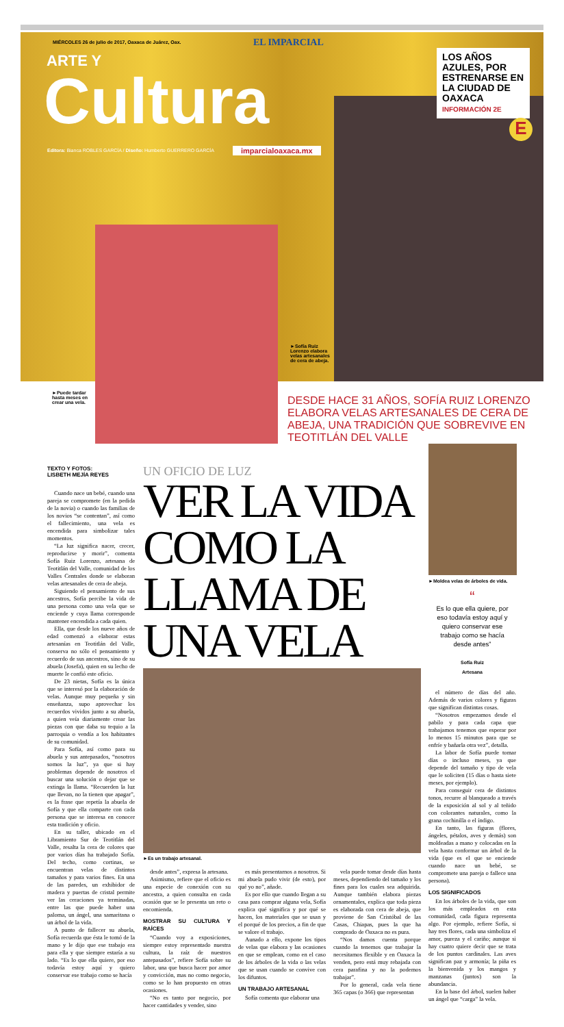MIÉRCOLES 26 de julio de 2017, Oaxaca de Juárez, Oax.
EL IMPARCIAL
ARTE Y
Cultura
LOS AÑOS AZULES, POR ESTRENARSE EN LA CIUDAD DE OAXACA
INFORMACIÓN 2E
E
Editora: Bianca ROBLES GARCÍA / Diseño: Humberto GUERRERO GARCÍA
imparcialoaxaca.mx
►Sofía Ruiz Lorenzo elabora velas artesanales de cera de abeja.
►Puede tardar hasta meses en crear una vela.
DESDE HACE 31 AÑOS, SOFÍA RUIZ LORENZO ELABORA VELAS ARTESANALES DE CERA DE ABEJA, UNA TRADICIÓN QUE SOBREVIVE EN TEOTITLÁN DEL VALLE
►Moldea velas de árboles de vida.
“
Es lo que ella quiere, por eso todavía estoy aquí y quiero conservar ese trabajo como se hacía desde antes”
Sofía Ruiz
Artesana
TEXTO Y FOTOS:
LISBETH MEJÍA REYES
UN OFICIO DE LUZ
VER LA VIDA COMO LA LLAMA DE UNA VELA
►Es un trabajo artesanal.
Cuando nace un bebé, cuando una pareja se compromete (en la pedida de la novia) o cuando las familias de los novios “se contentan”, así como el fallecimiento, una vela es encendida para simbolizar tales momentos.
“La luz significa nacer, crecer, reproducirse y morir”, comenta Sofía Ruiz Lorenzo, artesana de Teotitlán del Valle, comunidad de los Valles Centrales donde se elaboran velas artesanales de cera de abeja.
Siguiendo el pensamiento de sus ancestros, Sofía percibe la vida de una persona como una vela que se enciende y cuya llama corresponde mantener encendida a cada quien.
Ella, que desde los nueve años de edad comenzó a elaborar estas artesanías en Teotitlán del Valle, conserva no sólo el pensamiento y recuerdo de sus ancestros, sino de su abuela (Josefa), quien en su lecho de muerte le confió este oficio.
De 23 nietas, Sofía es la única que se interesó por la elaboración de velas. Aunque muy pequeña y sin enseñanza, supo aprovechar los recuerdos vividos junto a su abuela, a quien veía diariamente crear las piezas con que daba su tequio a la parroquia o vendía a los habitantes de su comunidad.
Para Sofía, así como para su abuela y sus antepasados, “nosotros somos la luz”, ya que si hay problemas depende de nosotros el buscar una solución o dejar que se extinga la llama. “Recuerden la luz que llevan, no la tienen que apagar”, es la frase que repetía la abuela de Sofía y que ella comparte con cada persona que se interesa en conocer esta tradición y oficio.
En su taller, ubicado en el Libramiento Sur de Teotitlán del Valle, resalta la cera de colores que por varios días ha trabajado Sofía. Del techo, como cortinas, se encuentran velas de distintos tamaños y para varios fines. En una de las paredes, un exhibidor de madera y puertas de cristal permite ver las ceraciones ya terminadas, entre las que puede haber una paloma, un ángel, una samaritana o un árbol de la vida.
A punto de fallecer su abuela, Sofía recuerda que ésta le tomó de la mano y le dijo que ese trabajo era para ella y que siempre estaría a su lado. “Es lo que ella quiere, por eso todavía estoy aquí y quiero conservar ese trabajo como se hacía
desde antes”, expresa la artesana.
Asimismo, refiere que el oficio es una especie de conexión con su ancestra, a quien consulta en cada ocasión que se le presenta un reto o encomienda.
MOSTRAR SU CULTURA Y RAÍCES
“Cuando voy a exposiciones, siempre estoy representado nuestra cultura, la raíz de nuestros antepasados”, refiere Sofía sobre su labor, una que busca hacer por amor y convicción, mas no como negocio, como se lo han propuesto en otras ocasiones.
“No es tanto por negocio, por hacer cantidades y vender, sino
es más presentarnos a nosotros. Si mi abuela pudo vivir (de esto), por qué yo no”, añade.
Es por ello que cuando llegan a su casa para comprar alguna vela, Sofía explica qué significa y por qué se hacen, los materiales que se usan y el porqué de los precios, a fin de que se valore el trabajo.
Aunado a ello, expone los tipos de velas que elabora y las ocasiones en que se emplean, como en el caso de los árboles de la vida o las velas que se usan cuando se convive con los difuntos.
UN TRABAJO ARTESANAL
Sofía comenta que elaborar una
vela puede tomar desde días hasta meses, dependiendo del tamaño y los fines para los cuales sea adquirida. Aunque también elabora piezas ornamentales, explica que toda pieza es elaborada con cera de abeja, que proviene de San Cristóbal de las Casas, Chiapas, pues la que ha comprado de Oaxaca no es pura.
“Nos damos cuenta porque cuando la tenemos que trabajar la necesitamos flexible y en Oaxaca la venden, pero está muy rebajada con cera parafina y no la podemos trabajar”.
Por lo general, cada vela tiene 365 capas (o 366) que representan
el número de días del año. Además de varios colores y figuras que significan distintas cosas.
“Nosotros empezamos desde el pabilo y para cada capa que trabajamos tenemos que esperar por lo menos 15 minutos para que se enfríe y bañarla otra vez”, detalla.
La labor de Sofía puede tomar días o incluso meses, ya que depende del tamaño y tipo de vela que le soliciten (15 días o hasta siete meses, por ejemplo).
Para conseguir cera de distintos tonos, recurre al blanqueado a través de la exposición al sol y al teñido con colorantes naturales, como la grana cochinilla o el índigo.
En tanto, las figuras (flores, ángeles, pétalos, aves y demás) son moldeadas a mano y colocadas en la vela hasta conformar un árbol de la vida (que es el que se enciende cuando nace un bebé, se compromete una pareja o fallece una persona).
LOS SIGNIFICADOS
En los árboles de la vida, que son los más empleados en esta comunidad, cada figura representa algo. Por ejemplo, refiere Sofía, si hay tres flores, cada una simboliza el amor, pureza y el cariño; aunque si hay cuatro quiere decir que se trata de los puntos cardinales. Las aves significan paz y armonía; la piña es la bienvenida y los mangos y manzanas (juntos) son la abundancia.
En la base del árbol, suelen haber un ángel que “carga” la vela.